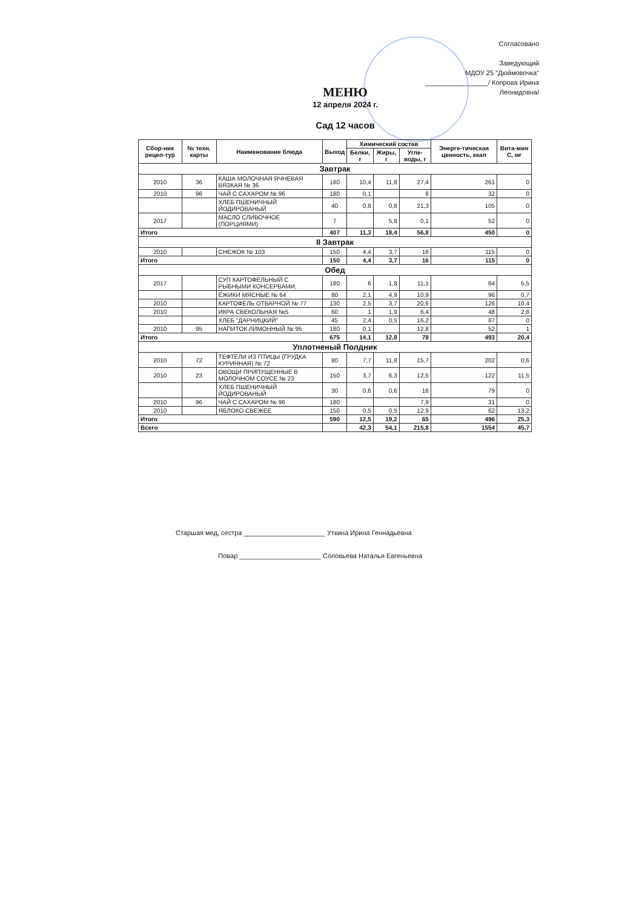Согласовано
Заведующий
МДОУ 25 "Дюймовочка"
_________________/ Копрова Ирина Леонидовна/
МЕНЮ
12 апреля 2024 г.
Сад 12 часов
| Сбор-ник рецеп-тур | № техн. карты | Наименование блюда | Выход | Химический состав | | | Энерге-тическая ценность, ккал | Вита-мин С, мг |
| --- | --- | --- | --- | --- | --- | --- | --- | --- |
| | | | | Белки, г | Жиры, г | Угле-воды, г | | |
| Завтрак | | | | | | | | |
| 2010 | 36 | КАША МОЛОЧНАЯ ЯЧНЕВАЯ ВЯЗКАЯ № 36 | 180 | 10,4 | 11,8 | 27,4 | 261 | 0 |
| 2010 | 96 | ЧАЙ С САХАРОМ № 96 | 180 | 0,1 | | 8 | 32 | 0 |
| | | ХЛЕБ ПШЕНИЧНЫЙ ЙОДИРОВАНЫЙ | 40 | 0,8 | 0,8 | 21,3 | 105 | 0 |
| 2017 | | МАСЛО СЛИВОЧНОЕ (ПОРЦИЯМИ) | 7 | | 5,8 | 0,1 | 52 | 0 |
| Итого | | | 407 | 11,3 | 18,4 | 56,8 | 450 | 0 |
| II Завтрак | | | | | | | | |
| 2010 | | СНЕЖОК № 103 | 150 | 4,4 | 3,7 | 16 | 115 | 0 |
| Итого | | | 150 | 4,4 | 3,7 | 16 | 115 | 0 |
| Обед | | | | | | | | |
| 2017 | | СУП КАРТОФЕЛЬНЫЙ С РЫБНЫМИ КОНСЕРВАМИ, | 180 | 6 | 1,8 | 11,1 | 84 | 5,5 |
| | | ЁЖИКИ МЯСНЫЕ № 64 | 80 | 2,1 | 4,9 | 10,9 | 96 | 0,7 |
| 2010 | | КАРТОФЕЛЬ ОТВАРНОЙ № 77 | 130 | 2,5 | 3,7 | 20,6 | 126 | 10,4 |
| 2010 | | ИКРА СВЕКОЛЬНАЯ №5 | 60 | 1 | 1,9 | 6,4 | 48 | 2,8 |
| | | ХЛЕБ "ДАРНИЦКИЙ" | 45 | 2,4 | 0,5 | 16,2 | 87 | 0 |
| 2010 | 95 | НАПИТОК ЛИМОННЫЙ № 95 | 180 | 0,1 | | 12,8 | 52 | 1 |
| Итого | | | 675 | 14,1 | 12,8 | 78 | 493 | 20,4 |
| Уплотненый Полдник | | | | | | | | |
| 2010 | 72 | ТЕФТЕЛИ ИЗ ПТИЦЫ (ГРУДКА КУРИННАЯ) № 72 | 80 | 7,7 | 11,8 | 15,7 | 202 | 0,6 |
| 2010 | 23 | ОВОЩИ ПРИПУЩЕННЫЕ В МОЛОЧНОМ СОУСЕ № 23 | 150 | 3,7 | 6,3 | 12,5 | 122 | 11,5 |
| | | ХЛЕБ ПШЕНИЧНЫЙ ЙОДИРОВАНЫЙ | 30 | 0,6 | 0,6 | 16 | 79 | 0 |
| 2010 | 96 | ЧАЙ С САХАРОМ № 96 | 180 | | | 7,9 | 31 | 0 |
| 2010 | | ЯБЛОКО СВЕЖЕЕ | 150 | 0,5 | 0,5 | 12,9 | 62 | 13,2 |
| Итого | | | 590 | 12,5 | 19,2 | 65 | 496 | 25,3 |
| Всего | | | | 42,3 | 54,1 | 215,8 | 1554 | 45,7 |
Старшая мед, сестра ______________________ Уткина Ирина Геннадьевна
Повар ______________________ Соловьева Наталья Евгеньевна